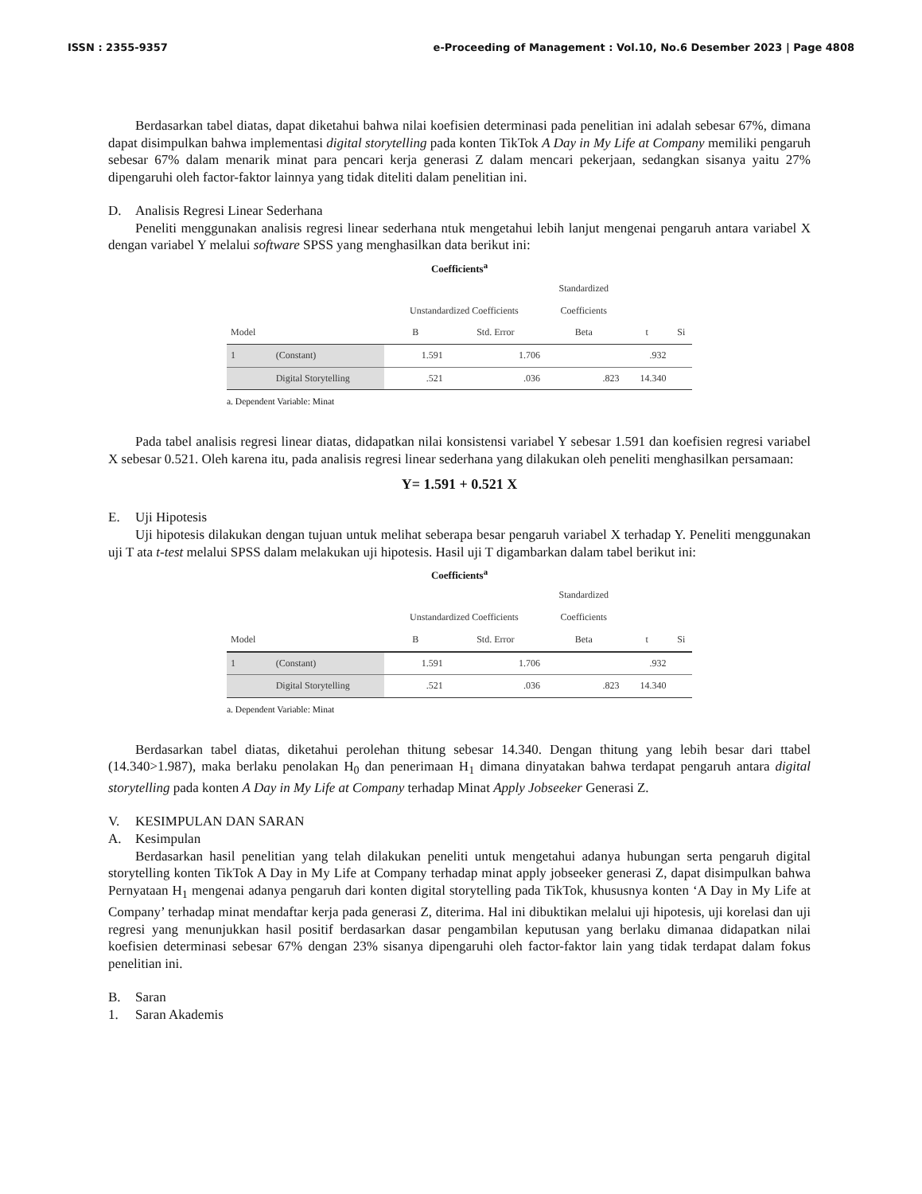ISSN : 2355-9357 e-Proceeding of Management : Vol.10, No.6 Desember 2023 | Page 4808
Berdasarkan tabel diatas, dapat diketahui bahwa nilai koefisien determinasi pada penelitian ini adalah sebesar 67%, dimana dapat disimpulkan bahwa implementasi digital storytelling pada konten TikTok A Day in My Life at Company memiliki pengaruh sebesar 67% dalam menarik minat para pencari kerja generasi Z dalam mencari pekerjaan, sedangkan sisanya yaitu 27% dipengaruhi oleh factor-faktor lainnya yang tidak diteliti dalam penelitian ini.
D. Analisis Regresi Linear Sederhana
Peneliti menggunakan analisis regresi linear sederhana ntuk mengetahui lebih lanjut mengenai pengaruh antara variabel X dengan variabel Y melalui software SPSS yang menghasilkan data berikut ini:
Coefficients<sup>a</sup>
| | | | | Standardized | | |
| --- | --- | --- | --- | --- | --- | --- |
| | | Unstandardized Coefficients | | Coefficients | | |
| Model | | B | Std. Error | Beta | t | Si |
| 1 | (Constant) | 1.591 | 1.706 | | .932 | |
| | Digital Storytelling | .521 | .036 | .823 | 14.340 | |
a. Dependent Variable: Minat
Pada tabel analisis regresi linear diatas, didapatkan nilai konsistensi variabel Y sebesar 1.591 dan koefisien regresi variabel X sebesar 0.521. Oleh karena itu, pada analisis regresi linear sederhana yang dilakukan oleh peneliti menghasilkan persamaan:
Y= 1.591 + 0.521 X
E. Uji Hipotesis
Uji hipotesis dilakukan dengan tujuan untuk melihat seberapa besar pengaruh variabel X terhadap Y. Peneliti menggunakan uji T ata t-test melalui SPSS dalam melakukan uji hipotesis. Hasil uji T digambarkan dalam tabel berikut ini:
Coefficients<sup>a</sup>
| | | | | Standardized | | |
| --- | --- | --- | --- | --- | --- | --- |
| | | Unstandardized Coefficients | | Coefficients | | |
| Model | | B | Std. Error | Beta | t | Si |
| 1 | (Constant) | 1.591 | 1.706 | | .932 | |
| | Digital Storytelling | .521 | .036 | .823 | 14.340 | |
a. Dependent Variable: Minat
Berdasarkan tabel diatas, diketahui perolehan thitung sebesar 14.340. Dengan thitung yang lebih besar dari ttabel (14.340>1.987), maka berlaku penolakan H<sub>0</sub> dan penerimaan H<sub>1</sub> dimana dinyatakan bahwa terdapat pengaruh antara digital storytelling pada konten A Day in My Life at Company terhadap Minat Apply Jobseeker Generasi Z.
V. KESIMPULAN DAN SARAN
A. Kesimpulan
Berdasarkan hasil penelitian yang telah dilakukan peneliti untuk mengetahui adanya hubungan serta pengaruh digital storytelling konten TikTok A Day in My Life at Company terhadap minat apply jobseeker generasi Z, dapat disimpulkan bahwa Pernyataan H<sub>1</sub> mengenai adanya pengaruh dari konten digital storytelling pada TikTok, khususnya konten ‘A Day in My Life at Company’ terhadap minat mendaftar kerja pada generasi Z, diterima. Hal ini dibuktikan melalui uji hipotesis, uji korelasi dan uji regresi yang menunjukkan hasil positif berdasarkan dasar pengambilan keputusan yang berlaku dimanaa didapatkan nilai koefisien determinasi sebesar 67% dengan 23% sisanya dipengaruhi oleh factor-faktor lain yang tidak terdapat dalam fokus penelitian ini.
B. Saran
1. Saran Akademis